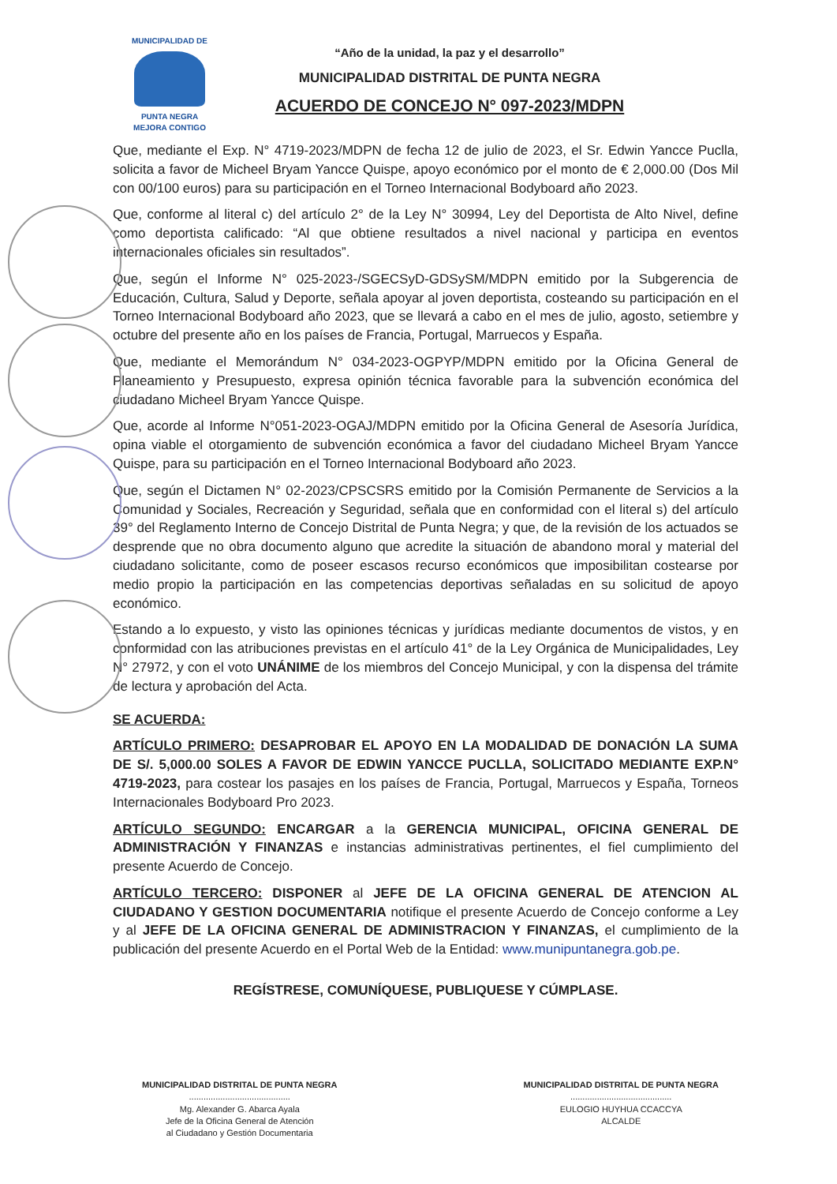MUNICIPALIDAD DE
PUNTA NEGRA
MEJORA CONTIGO
“Año de la unidad, la paz y el desarrollo”
MUNICIPALIDAD DISTRITAL DE PUNTA NEGRA
ACUERDO DE CONCEJO N° 097-2023/MDPN
Que, mediante el Exp. N° 4719-2023/MDPN de fecha 12 de julio de 2023, el Sr. Edwin Yancce Puclla, solicita a favor de Micheel Bryam Yancce Quispe, apoyo económico por el monto de € 2,000.00 (Dos Mil con 00/100 euros) para su participación en el Torneo Internacional Bodyboard año 2023.
Que, conforme al literal c) del artículo 2° de la Ley N° 30994, Ley del Deportista de Alto Nivel, define como deportista calificado: “Al que obtiene resultados a nivel nacional y participa en eventos internacionales oficiales sin resultados”.
Que, según el Informe N° 025-2023-/SGECSyD-GDSySM/MDPN emitido por la Subgerencia de Educación, Cultura, Salud y Deporte, señala apoyar al joven deportista, costeando su participación en el Torneo Internacional Bodyboard año 2023, que se llevará a cabo en el mes de julio, agosto, setiembre y octubre del presente año en los países de Francia, Portugal, Marruecos y España.
Que, mediante el Memorándum N° 034-2023-OGPYP/MDPN emitido por la Oficina General de Planeamiento y Presupuesto, expresa opinión técnica favorable para la subvención económica del ciudadano Micheel Bryam Yancce Quispe.
Que, acorde al Informe N°051-2023-OGAJ/MDPN emitido por la Oficina General de Asesoría Jurídica, opina viable el otorgamiento de subvención económica a favor del ciudadano Micheel Bryam Yancce Quispe, para su participación en el Torneo Internacional Bodyboard año 2023.
Que, según el Dictamen N° 02-2023/CPSCSRS emitido por la Comisión Permanente de Servicios a la Comunidad y Sociales, Recreación y Seguridad, señala que en conformidad con el literal s) del artículo 39° del Reglamento Interno de Concejo Distrital de Punta Negra; y que, de la revisión de los actuados se desprende que no obra documento alguno que acredite la situación de abandono moral y material del ciudadano solicitante, como de poseer escasos recurso económicos que imposibilitan costearse por medio propio la participación en las competencias deportivas señaladas en su solicitud de apoyo económico.
Estando a lo expuesto, y visto las opiniones técnicas y jurídicas mediante documentos de vistos, y en conformidad con las atribuciones previstas en el artículo 41° de la Ley Orgánica de Municipalidades, Ley N° 27972, y con el voto UNÁNIME de los miembros del Concejo Municipal, y con la dispensa del trámite de lectura y aprobación del Acta.
SE ACUERDA:
ARTÍCULO PRIMERO: DESAPROBAR EL APOYO EN LA MODALIDAD DE DONACIÓN LA SUMA DE S/. 5,000.00 SOLES A FAVOR DE EDWIN YANCCE PUCLLA, SOLICITADO MEDIANTE EXP.N° 4719-2023, para costear los pasajes en los países de Francia, Portugal, Marruecos y España, Torneos Internacionales Bodyboard Pro 2023.
ARTÍCULO SEGUNDO: ENCARGAR a la GERENCIA MUNICIPAL, OFICINA GENERAL DE ADMINISTRACIÓN Y FINANZAS e instancias administrativas pertinentes, el fiel cumplimiento del presente Acuerdo de Concejo.
ARTÍCULO TERCERO: DISPONER al JEFE DE LA OFICINA GENERAL DE ATENCION AL CIUDADANO Y GESTION DOCUMENTARIA notifique el presente Acuerdo de Concejo conforme a Ley y al JEFE DE LA OFICINA GENERAL DE ADMINISTRACION Y FINANZAS, el cumplimiento de la publicación del presente Acuerdo en el Portal Web de la Entidad: www.munipuntanegra.gob.pe.
REGÍSTRESE, COMUNÍQUESE, PUBLIQUESE Y CÚMPLASE.
MUNICIPALIDAD DISTRITAL DE PUNTA NEGRA
..........................................
Mg. Alexander G. Abarca Ayala
Jefe de la Oficina General de Atención
al Ciudadano y Gestión Documentaria
MUNICIPALIDAD DISTRITAL DE PUNTA NEGRA
..........................................
EULOGIO HUYHUA CCACCYA
ALCALDE